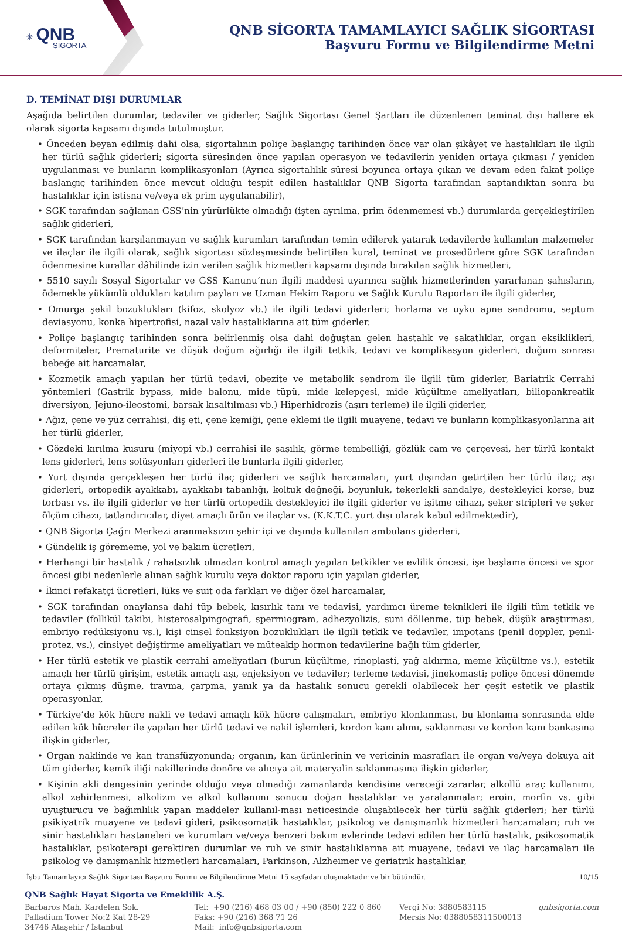✳ QNB
SİGORTA
QNB SİGORTA TAMAMLAYICI SAĞLIK SİGORTASI
Başvuru Formu ve Bilgilendirme Metni
D. TEMİNAT DIŞI DURUMLAR
Aşağıda belirtilen durumlar, tedaviler ve giderler, Sağlık Sigortası Genel Şartları ile düzenlenen teminat dışı hallere ek olarak sigorta kapsamı dışında tutulmuştur.
• Önceden beyan edilmiş dahi olsa, sigortalının poliçe başlangıç tarihinden önce var olan şikâyet ve hastalıkları ile ilgili her türlü sağlık giderleri; sigorta süresinden önce yapılan operasyon ve tedavilerin yeniden ortaya çıkması / yeniden uygulanması ve bunların komplikasyonları (Ayrıca sigortalılık süresi boyunca ortaya çıkan ve devam eden fakat poliçe başlangıç tarihinden önce mevcut olduğu tespit edilen hastalıklar QNB Sigorta tarafından saptandıktan sonra bu hastalıklar için istisna ve/veya ek prim uygulanabilir),
• SGK tarafından sağlanan GSS’nin yürürlükte olmadığı (işten ayrılma, prim ödenmemesi vb.) durumlarda gerçekleştirilen sağlık giderleri,
• SGK tarafından karşılanmayan ve sağlık kurumları tarafından temin edilerek yatarak tedavilerde kullanılan malzemeler ve ilaçlar ile ilgili olarak, sağlık sigortası sözleşmesinde belirtilen kural, teminat ve prosedürlere göre SGK tarafından ödenmesine kurallar dâhilinde izin verilen sağlık hizmetleri kapsamı dışında bırakılan sağlık hizmetleri,
• 5510 sayılı Sosyal Sigortalar ve GSS Kanunu’nun ilgili maddesi uyarınca sağlık hizmetlerinden yararlanan şahısların, ödemekle yükümlü oldukları katılım payları ve Uzman Hekim Raporu ve Sağlık Kurulu Raporları ile ilgili giderler,
• Omurga şekil bozuklukları (kifoz, skolyoz vb.) ile ilgili tedavi giderleri; horlama ve uyku apne sendromu, septum deviasyonu, konka hipertrofisi, nazal valv hastalıklarına ait tüm giderler.
• Poliçe başlangıç tarihinden sonra belirlenmiş olsa dahi doğuştan gelen hastalık ve sakatlıklar, organ eksiklikleri, deformiteler, Prematurite ve düşük doğum ağırlığı ile ilgili tetkik, tedavi ve komplikasyon giderleri, doğum sonrası bebeğe ait harcamalar,
• Kozmetik amaçlı yapılan her türlü tedavi, obezite ve metabolik sendrom ile ilgili tüm giderler, Bariatrik Cerrahi yöntemleri (Gastrik bypass, mide balonu, mide tüpü, mide kelepçesi, mide küçültme ameliyatları, biliopankreatik diversiyon, Jejuno-ileostomi, barsak kısaltılması vb.) Hiperhidrozis (aşırı terleme) ile ilgili giderler,
• Ağız, çene ve yüz cerrahisi, diş eti, çene kemiği, çene eklemi ile ilgili muayene, tedavi ve bunların komplikasyonlarına ait her türlü giderler,
• Gözdeki kırılma kusuru (miyopi vb.) cerrahisi ile şaşılık, görme tembelliği, gözlük cam ve çerçevesi, her türlü kontakt lens giderleri, lens solüsyonları giderleri ile bunlarla ilgili giderler,
• Yurt dışında gerçekleşen her türlü ilaç giderleri ve sağlık harcamaları, yurt dışından getirtilen her türlü ilaç; aşı giderleri, ortopedik ayakkabı, ayakkabı tabanlığı, koltuk değneği, boyunluk, tekerlekli sandalye, destekleyici korse, buz torbası vs. ile ilgili giderler ve her türlü ortopedik destekleyici ile ilgili giderler ve işitme cihazı, şeker stripleri ve şeker ölçüm cihazı, tatlandırıcılar, diyet amaçlı ürün ve ilaçlar vs. (K.K.T.C. yurt dışı olarak kabul edilmektedir),
• QNB Sigorta Çağrı Merkezi aranmaksızın şehir içi ve dışında kullanılan ambulans giderleri,
• Gündelik iş görememe, yol ve bakım ücretleri,
• Herhangi bir hastalık / rahatsızlık olmadan kontrol amaçlı yapılan tetkikler ve evlilik öncesi, işe başlama öncesi ve spor öncesi gibi nedenlerle alınan sağlık kurulu veya doktor raporu için yapılan giderler,
• İkinci refakatçi ücretleri, lüks ve suit oda farkları ve diğer özel harcamalar,
• SGK tarafından onaylansa dahi tüp bebek, kısırlık tanı ve tedavisi, yardımcı üreme teknikleri ile ilgili tüm tetkik ve tedaviler (follikül takibi, histerosalpingografi, spermiogram, adhezyolizis, suni döllenme, tüp bebek, düşük araştırması, embriyo redüksiyonu vs.), kişi cinsel fonksiyon bozuklukları ile ilgili tetkik ve tedaviler, impotans (penil doppler, penil-protez, vs.), cinsiyet değiştirme ameliyatları ve müteakip hormon tedavilerine bağlı tüm giderler,
• Her türlü estetik ve plastik cerrahi ameliyatları (burun küçültme, rinoplasti, yağ aldırma, meme küçültme vs.), estetik amaçlı her türlü girişim, estetik amaçlı aşı, enjeksiyon ve tedaviler; terleme tedavisi, jinekomasti; poliçe öncesi dönemde ortaya çıkmış düşme, travma, çarpma, yanık ya da hastalık sonucu gerekli olabilecek her çeşit estetik ve plastik operasyonlar,
• Türkiye’de kök hücre nakli ve tedavi amaçlı kök hücre çalışmaları, embriyo klonlanması, bu klonlama sonrasında elde edilen kök hücreler ile yapılan her türlü tedavi ve nakil işlemleri, kordon kanı alımı, saklanması ve kordon kanı bankasına ilişkin giderler,
• Organ naklinde ve kan transfüzyonunda; organın, kan ürünlerinin ve vericinin masrafları ile organ ve/veya dokuya ait tüm giderler, kemik iliği nakillerinde donöre ve alıcıya ait materyalin saklanmasına ilişkin giderler,
• Kişinin akli dengesinin yerinde olduğu veya olmadığı zamanlarda kendisine vereceği zararlar, alkollü araç kullanımı, alkol zehirlenmesi, alkolizm ve alkol kullanımı sonucu doğan hastalıklar ve yaralanmalar; eroin, morfin vs. gibi uyuşturucu ve bağımlılık yapan maddeler kullanıl-ması neticesinde oluşabilecek her türlü sağlık giderleri; her türlü psikiyatrik muayene ve tedavi gideri, psikosomatik hastalıklar, psikolog ve danışmanlık hizmetleri harcamaları; ruh ve sinir hastalıkları hastaneleri ve kurumları ve/veya benzeri bakım evlerinde tedavi edilen her türlü hastalık, psikosomatik hastalıklar, psikoterapi gerektiren durumlar ve ruh ve sinir hastalıklarına ait muayene, tedavi ve ilaç harcamaları ile psikolog ve danışmanlık hizmetleri harcamaları, Parkinson, Alzheimer ve geriatrik hastalıklar,
İşbu Tamamlayıcı Sağlık Sigortası Başvuru Formu ve Bilgilendirme Metni 15 sayfadan oluşmaktadır ve bir bütündür. 10/15
QNB Sağlık Hayat Sigorta ve Emeklilik A.Ş.
Barbaros Mah. Kardelen Sok.
Palladium Tower No:2 Kat 28-29
34746 Ataşehir / İstanbul
Tel: +90 (216) 468 03 00 / +90 (850) 222 0 860
Faks: +90 (216) 368 71 26
Mail: info@qnbsigorta.com
Vergi No: 3880583115
Mersis No: 0388058311500013
qnbsigorta.com